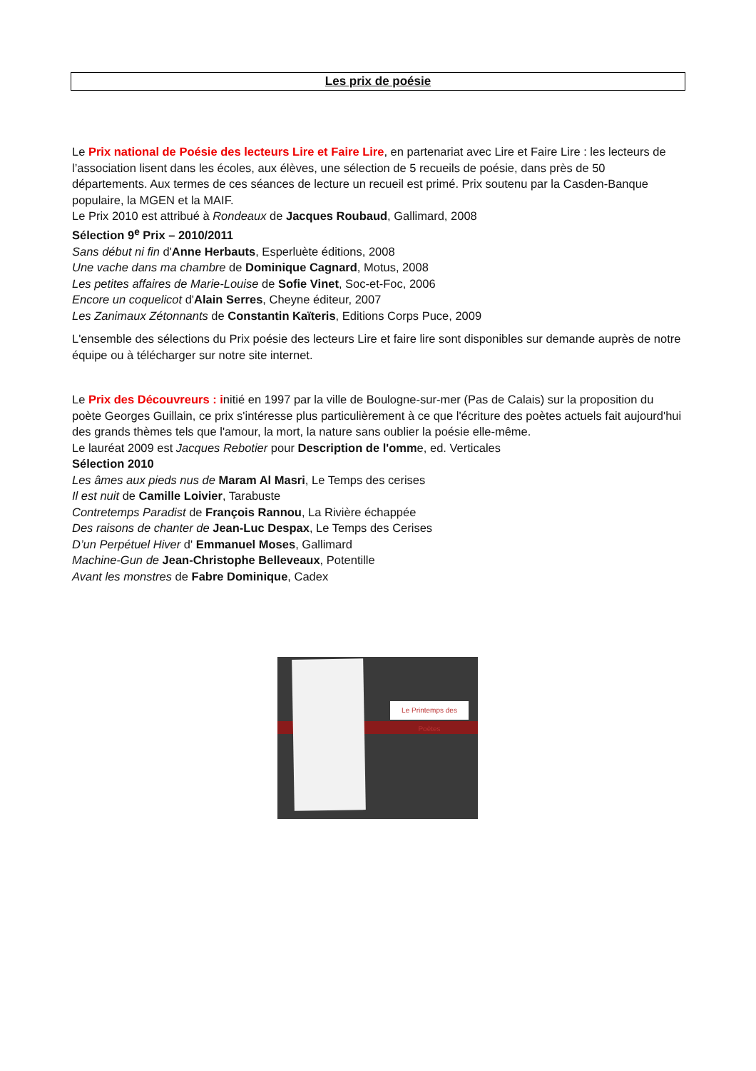Les prix de poésie
Le Prix national de Poésie des lecteurs Lire et Faire Lire, en partenariat avec Lire et Faire Lire : les lecteurs de l’association lisent dans les écoles, aux élèves, une sélection de 5 recueils de poésie, dans près de 50 départements. Aux termes de ces séances de lecture un recueil est primé. Prix soutenu par la Casden-Banque populaire, la MGEN et la MAIF.
Le Prix 2010 est attribué à Rondeaux de Jacques Roubaud, Gallimard, 2008
Sélection 9<sup>e</sup> Prix – 2010/2011
Sans début ni fin d'Anne Herbauts, Esperluète éditions, 2008
Une vache dans ma chambre de Dominique Cagnard, Motus, 2008
Les petites affaires de Marie-Louise de Sofie Vinet, Soc-et-Foc, 2006
Encore un coquelicot d'Alain Serres, Cheyne éditeur, 2007
Les Zanimaux Zétonnants de Constantin Kaïteris, Editions Corps Puce, 2009
L'ensemble des sélections du Prix poésie des lecteurs Lire et faire lire sont disponibles sur demande auprès de notre équipe ou à télécharger sur notre site internet.
Le Prix des Découvreurs : initié en 1997 par la ville de Boulogne-sur-mer (Pas de Calais) sur la proposition du poète Georges Guillain, ce prix s'intéresse plus particulièrement à ce que l'écriture des poètes actuels fait aujourd'hui des grands thèmes tels que l'amour, la mort, la nature sans oublier la poésie elle-même.
Le lauréat 2009 est Jacques Rebotier pour Description de l'omme, ed. Verticales
Sélection 2010
Les âmes aux pieds nus de Maram Al Masri, Le Temps des cerises
Il est nuit de Camille Loivier, Tarabuste
Contretemps Paradist de François Rannou, La Rivière échappée
Des raisons de chanter de Jean-Luc Despax, Le Temps des Cerises
D’un Perpétuel Hiver d' Emmanuel Moses, Gallimard
Machine-Gun de Jean-Christophe Belleveaux, Potentille
Avant les monstres de Fabre Dominique, Cadex
Le Printemps des Poètes